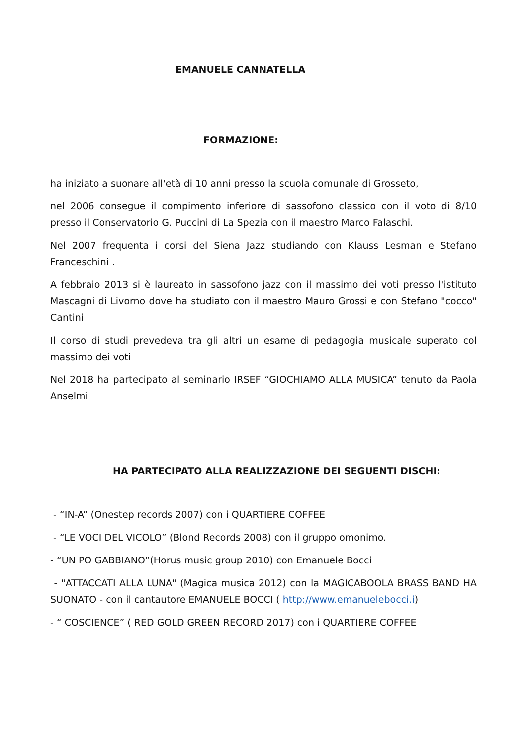EMANUELE CANNATELLA
FORMAZIONE:
ha iniziato a suonare all'età di 10 anni presso la scuola comunale di Grosseto,
nel 2006 consegue il compimento inferiore di sassofono classico con il voto di 8/10 presso il Conservatorio G. Puccini di La Spezia con il maestro Marco Falaschi.
Nel 2007 frequenta i corsi del Siena Jazz studiando con Klauss Lesman e Stefano Franceschini .
A febbraio 2013 si è laureato in sassofono jazz con il massimo dei voti presso l'istituto Mascagni di Livorno dove ha studiato con il maestro Mauro Grossi e con Stefano "cocco" Cantini
Il corso di studi prevedeva tra gli altri un esame di pedagogia musicale superato col massimo dei voti
Nel 2018 ha partecipato al seminario IRSEF “GIOCHIAMO ALLA MUSICA” tenuto da Paola Anselmi
HA PARTECIPATO ALLA REALIZZAZIONE DEI SEGUENTI DISCHI:
- “IN-A” (Onestep records 2007) con i QUARTIERE COFFEE
- “LE VOCI DEL VICOLO” (Blond Records 2008) con il gruppo omonimo.
- “UN PO GABBIANO”(Horus music group 2010) con Emanuele Bocci
- "ATTACCATI ALLA LUNA" (Magica musica 2012) con la MAGICABOOLA BRASS BAND HA SUONATO - con il cantautore EMANUELE BOCCI ( http://www.emanuelebocci.i)
- “ COSCIENCE” ( RED GOLD GREEN RECORD 2017) con i QUARTIERE COFFEE